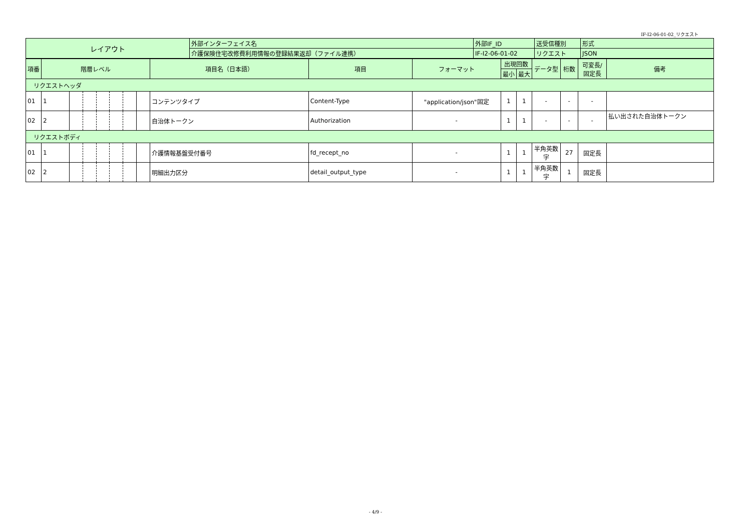IF-I2-06-01-02_リクエスト
| レイアウト | 外部インターフェイス名 | 外部IF_ID | 送受信種別 | 形式 |
| | 介護保険住宅改修費利用情報の登録結果返却（ファイル連携） | IF-I2-06-01-02 | リクエスト | JSON |
| 項番 | 階層レベル | | | | | | | 項目名（日本語） | 項目 | フォーマット | 出現回数 | | データ型 | 桁数 | 可変長/ 固定長 | 備考 |
| --- | --- | --- | --- | --- | --- | --- | --- | --- | --- | --- | --- | --- | --- | --- | --- | --- |
| | | | | | | | | | | | 最小 | 最大 | | | | |
| リクエストヘッダ | | | | | | | | | | | | | | | | |
| 01 | 1 | | | | | | | コンテンツタイプ | Content-Type | "application/json"固定 | 1 | 1 | - | - | - | |
| 02 | 2 | | | | | | | 自治体トークン | Authorization | - | 1 | 1 | - | - | - | 払い出された自治体トークン |
| リクエストボディ | | | | | | | | | | | | | | | | |
| 01 | 1 | | | | | | | 介護情報基盤受付番号 | fd_recept_no | - | 1 | 1 | 半角英数字 | 27 | 固定長 | |
| 02 | 2 | | | | | | | 明細出力区分 | detail_output_type | - | 1 | 1 | 半角英数字 | 1 | 固定長 | |
- 4/9 -